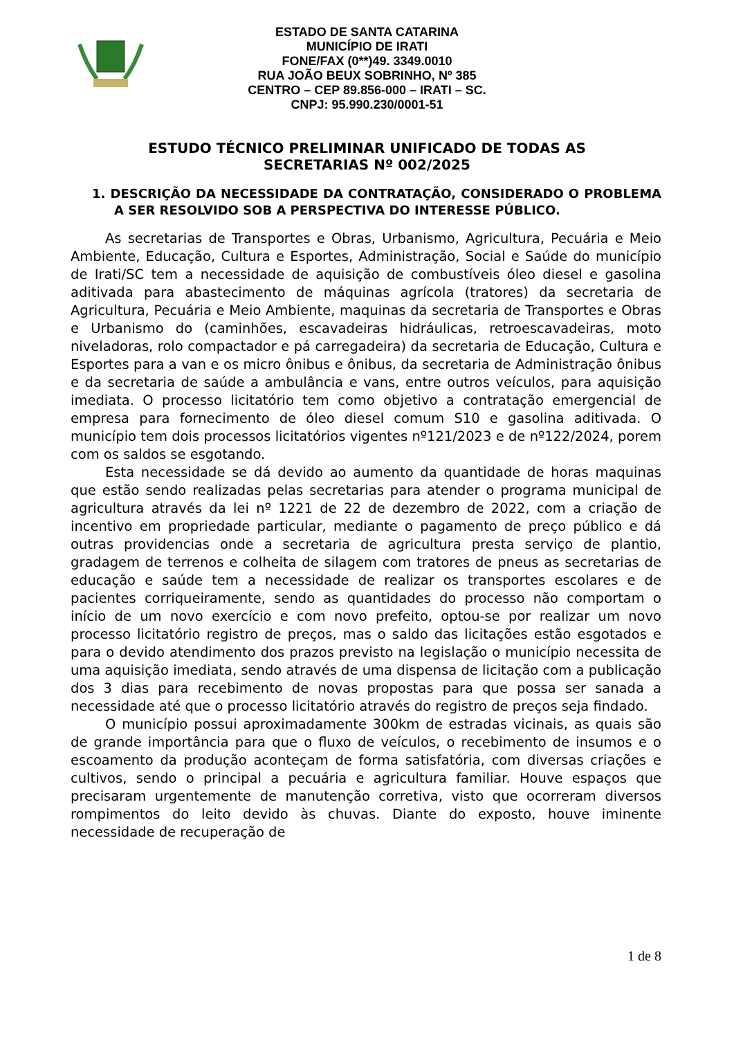ESTADO DE SANTA CATARINA
MUNICÍPIO DE IRATI
FONE/FAX (0**)49. 3349.0010
RUA JOÃO BEUX SOBRINHO, Nº 385
CENTRO – CEP 89.856-000 – IRATI – SC.
CNPJ: 95.990.230/0001-51
ESTUDO TÉCNICO PRELIMINAR UNIFICADO DE TODAS AS SECRETARIAS Nº 002/2025
1. DESCRIÇÃO DA NECESSIDADE DA CONTRATAÇÃO, CONSIDERADO O PROBLEMA A SER RESOLVIDO SOB A PERSPECTIVA DO INTERESSE PÚBLICO.
As secretarias de Transportes e Obras, Urbanismo, Agricultura, Pecuária e Meio Ambiente, Educação, Cultura e Esportes, Administração, Social e Saúde do município de Irati/SC tem a necessidade de aquisição de combustíveis óleo diesel e gasolina aditivada para abastecimento de máquinas agrícola (tratores) da secretaria de Agricultura, Pecuária e Meio Ambiente, maquinas da secretaria de Transportes e Obras e Urbanismo do (caminhões, escavadeiras hidráulicas, retroescavadeiras, moto niveladoras, rolo compactador e pá carregadeira) da secretaria de Educação, Cultura e Esportes para a van e os micro ônibus e ônibus, da secretaria de Administração ônibus e da secretaria de saúde a ambulância e vans, entre outros veículos, para aquisição imediata. O processo licitatório tem como objetivo a contratação emergencial de empresa para fornecimento de óleo diesel comum S10 e gasolina aditivada. O município tem dois processos licitatórios vigentes nº121/2023 e de nº122/2024, porem com os saldos se esgotando.
Esta necessidade se dá devido ao aumento da quantidade de horas maquinas que estão sendo realizadas pelas secretarias para atender o programa municipal de agricultura através da lei nº 1221 de 22 de dezembro de 2022, com a criação de incentivo em propriedade particular, mediante o pagamento de preço público e dá outras providencias onde a secretaria de agricultura presta serviço de plantio, gradagem de terrenos e colheita de silagem com tratores de pneus as secretarias de educação e saúde tem a necessidade de realizar os transportes escolares e de pacientes corriqueiramente, sendo as quantidades do processo não comportam o início de um novo exercício e com novo prefeito, optou-se por realizar um novo processo licitatório registro de preços, mas o saldo das licitações estão esgotados e para o devido atendimento dos prazos previsto na legislação o município necessita de uma aquisição imediata, sendo através de uma dispensa de licitação com a publicação dos 3 dias para recebimento de novas propostas para que possa ser sanada a necessidade até que o processo licitatório através do registro de preços seja findado.
O município possui aproximadamente 300km de estradas vicinais, as quais são de grande importância para que o fluxo de veículos, o recebimento de insumos e o escoamento da produção aconteçam de forma satisfatória, com diversas criações e cultivos, sendo o principal a pecuária e agricultura familiar. Houve espaços que precisaram urgentemente de manutenção corretiva, visto que ocorreram diversos rompimentos do leito devido às chuvas. Diante do exposto, houve iminente necessidade de recuperação de
1 de 8